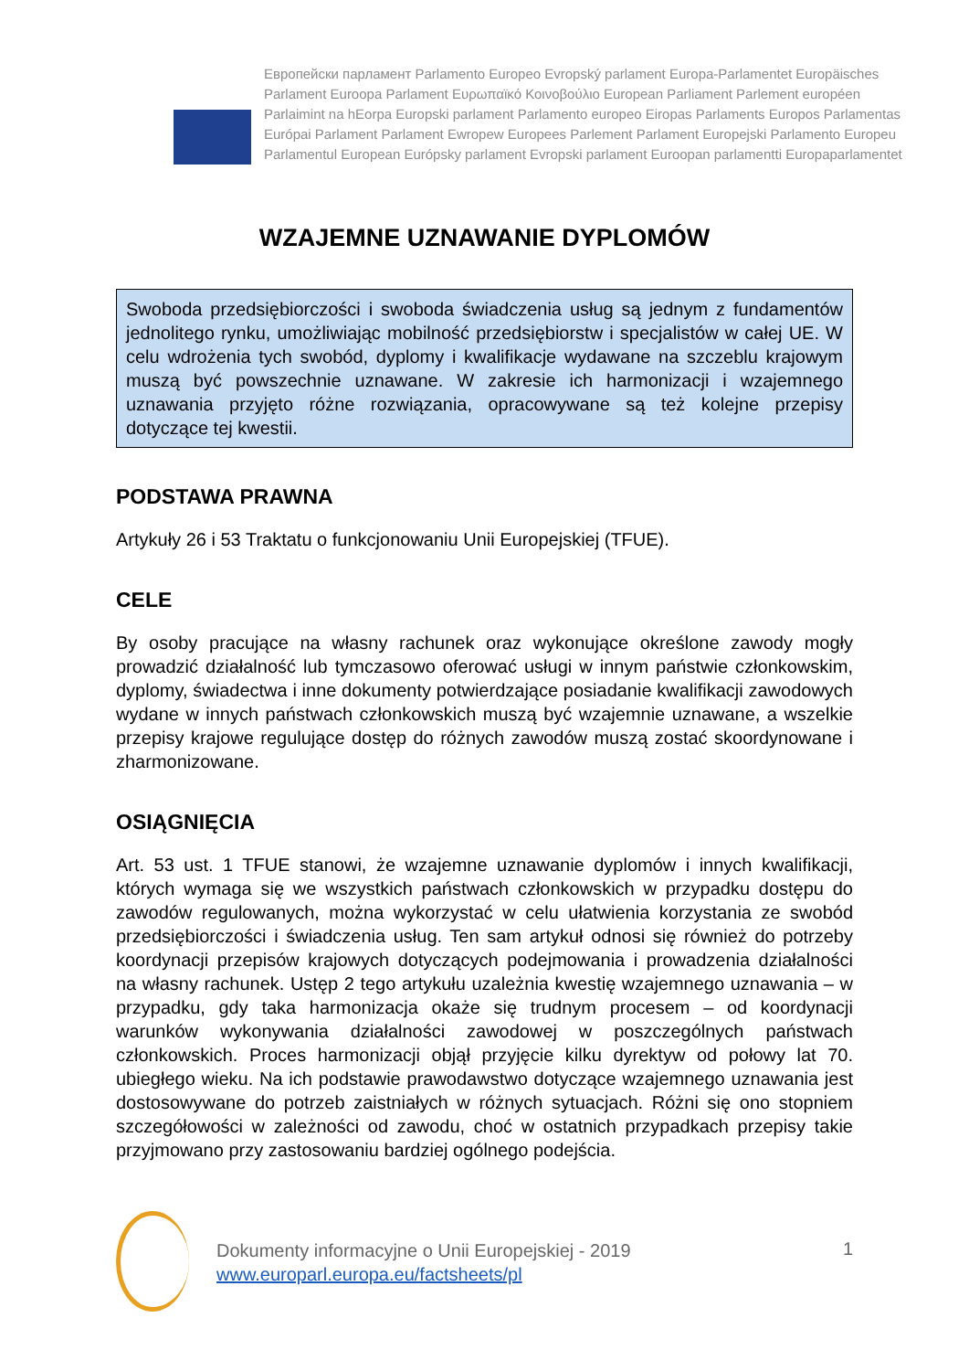Европейски парламент Parlamento Europeo Evropský parlament Europa-Parlamentet Europäisches Parlament Euroopa Parlament Ευρωπαϊκό Κοινοβούλιο European Parliament Parlement européen Parlaimint na hEorpa Europski parlament Parlamento europeo Eiropas Parlaments Europos Parlamentas Európai Parlament Parlament Ewropew Europees Parlement Parlament Europejski Parlamento Europeu Parlamentul European Európsky parlament Evropski parlament Euroopan parlamentti Europaparlamentet
WZAJEMNE UZNAWANIE DYPLOMÓW
Swoboda przedsiębiorczości i swoboda świadczenia usług są jednym z fundamentów jednolitego rynku, umożliwiając mobilność przedsiębiorstw i specjalistów w całej UE. W celu wdrożenia tych swobód, dyplomy i kwalifikacje wydawane na szczeblu krajowym muszą być powszechnie uznawane. W zakresie ich harmonizacji i wzajemnego uznawania przyjęto różne rozwiązania, opracowywane są też kolejne przepisy dotyczące tej kwestii.
PODSTAWA PRAWNA
Artykuły 26 i 53 Traktatu o funkcjonowaniu Unii Europejskiej (TFUE).
CELE
By osoby pracujące na własny rachunek oraz wykonujące określone zawody mogły prowadzić działalność lub tymczasowo oferować usługi w innym państwie członkowskim, dyplomy, świadectwa i inne dokumenty potwierdzające posiadanie kwalifikacji zawodowych wydane w innych państwach członkowskich muszą być wzajemnie uznawane, a wszelkie przepisy krajowe regulujące dostęp do różnych zawodów muszą zostać skoordynowane i zharmonizowane.
OSIĄGNIĘCIA
Art. 53 ust. 1 TFUE stanowi, że wzajemne uznawanie dyplomów i innych kwalifikacji, których wymaga się we wszystkich państwach członkowskich w przypadku dostępu do zawodów regulowanych, można wykorzystać w celu ułatwienia korzystania ze swobód przedsiębiorczości i świadczenia usług. Ten sam artykuł odnosi się również do potrzeby koordynacji przepisów krajowych dotyczących podejmowania i prowadzenia działalności na własny rachunek. Ustęp 2 tego artykułu uzależnia kwestię wzajemnego uznawania – w przypadku, gdy taka harmonizacja okaże się trudnym procesem – od koordynacji warunków wykonywania działalności zawodowej w poszczególnych państwach członkowskich. Proces harmonizacji objął przyjęcie kilku dyrektyw od połowy lat 70. ubiegłego wieku. Na ich podstawie prawodawstwo dotyczące wzajemnego uznawania jest dostosowywane do potrzeb zaistniałych w różnych sytuacjach. Różni się ono stopniem szczegółowości w zależności od zawodu, choć w ostatnich przypadkach przepisy takie przyjmowano przy zastosowaniu bardziej ogólnego podejścia.
Dokumenty informacyjne o Unii Europejskiej - 2019
www.europarl.europa.eu/factsheets/pl
1